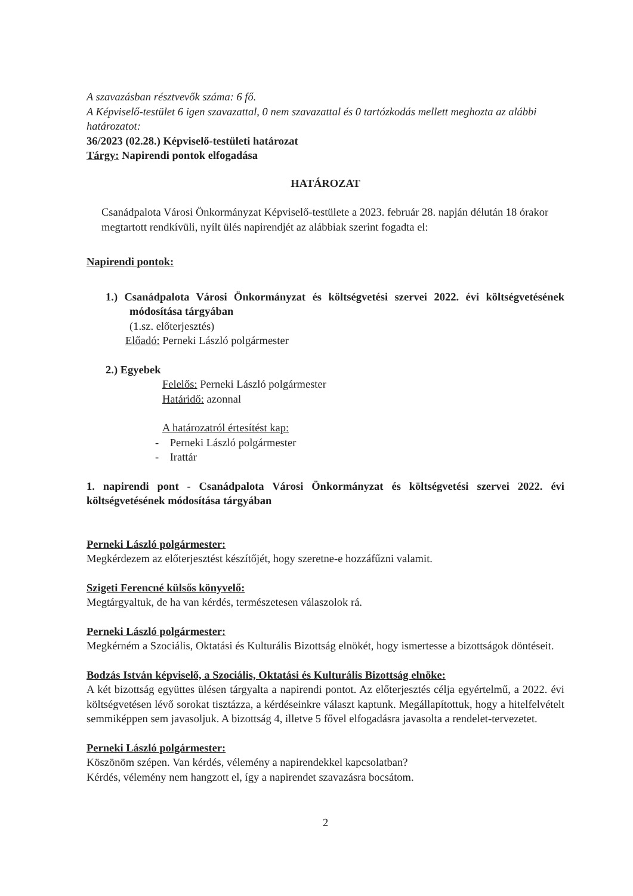A szavazásban résztvevők száma: 6 fő.
A Képviselő-testület 6 igen szavazattal, 0 nem szavazattal és 0 tartózkodás mellett meghozta az alábbi határozatot:
36/2023 (02.28.) Képviselő-testületi határozat
Tárgy: Napirendi pontok elfogadása
HATÁROZAT
Csanádpalota Városi Önkormányzat Képviselő-testülete a 2023. február 28. napján délután 18 órakor megtartott rendkívüli, nyílt ülés napirendjét az alábbiak szerint fogadta el:
Napirendi pontok:
1.) Csanádpalota Városi Önkormányzat és költségvetési szervei 2022. évi költségvetésének módosítása tárgyában
(1.sz. előterjesztés)
Előadó: Perneki László polgármester
2.) Egyebek
Felelős: Perneki László polgármester
Határidő: azonnal
A határozatról értesítést kap:
- Perneki László polgármester
- Irattár
1. napirendi pont - Csanádpalota Városi Önkormányzat és költségvetési szervei 2022. évi költségvetésének módosítása tárgyában
Perneki László polgármester:
Megkérdezem az előterjesztést készítőjét, hogy szeretne-e hozzáfűzni valamit.
Szigeti Ferencné külsős könyvelő:
Megtárgyaltuk, de ha van kérdés, természetesen válaszolok rá.
Perneki László polgármester:
Megkérném a Szociális, Oktatási és Kulturális Bizottság elnökét, hogy ismertesse a bizottságok döntéseit.
Bodzás István képviselő, a Szociális, Oktatási és Kulturális Bizottság elnöke:
A két bizottság együttes ülésen tárgyalta a napirendi pontot. Az előterjesztés célja egyértelmű, a 2022. évi költségvetésen lévő sorokat tisztázza, a kérdéseinkre választ kaptunk. Megállapítottuk, hogy a hitelfelvételt semmiképpen sem javasoljuk. A bizottság 4, illetve 5 fővel elfogadásra javasolta a rendelet-tervezetet.
Perneki László polgármester:
Köszönöm szépen. Van kérdés, vélemény a napirendekkel kapcsolatban?
Kérdés, vélemény nem hangzott el, így a napirendet szavazásra bocsátom.
2